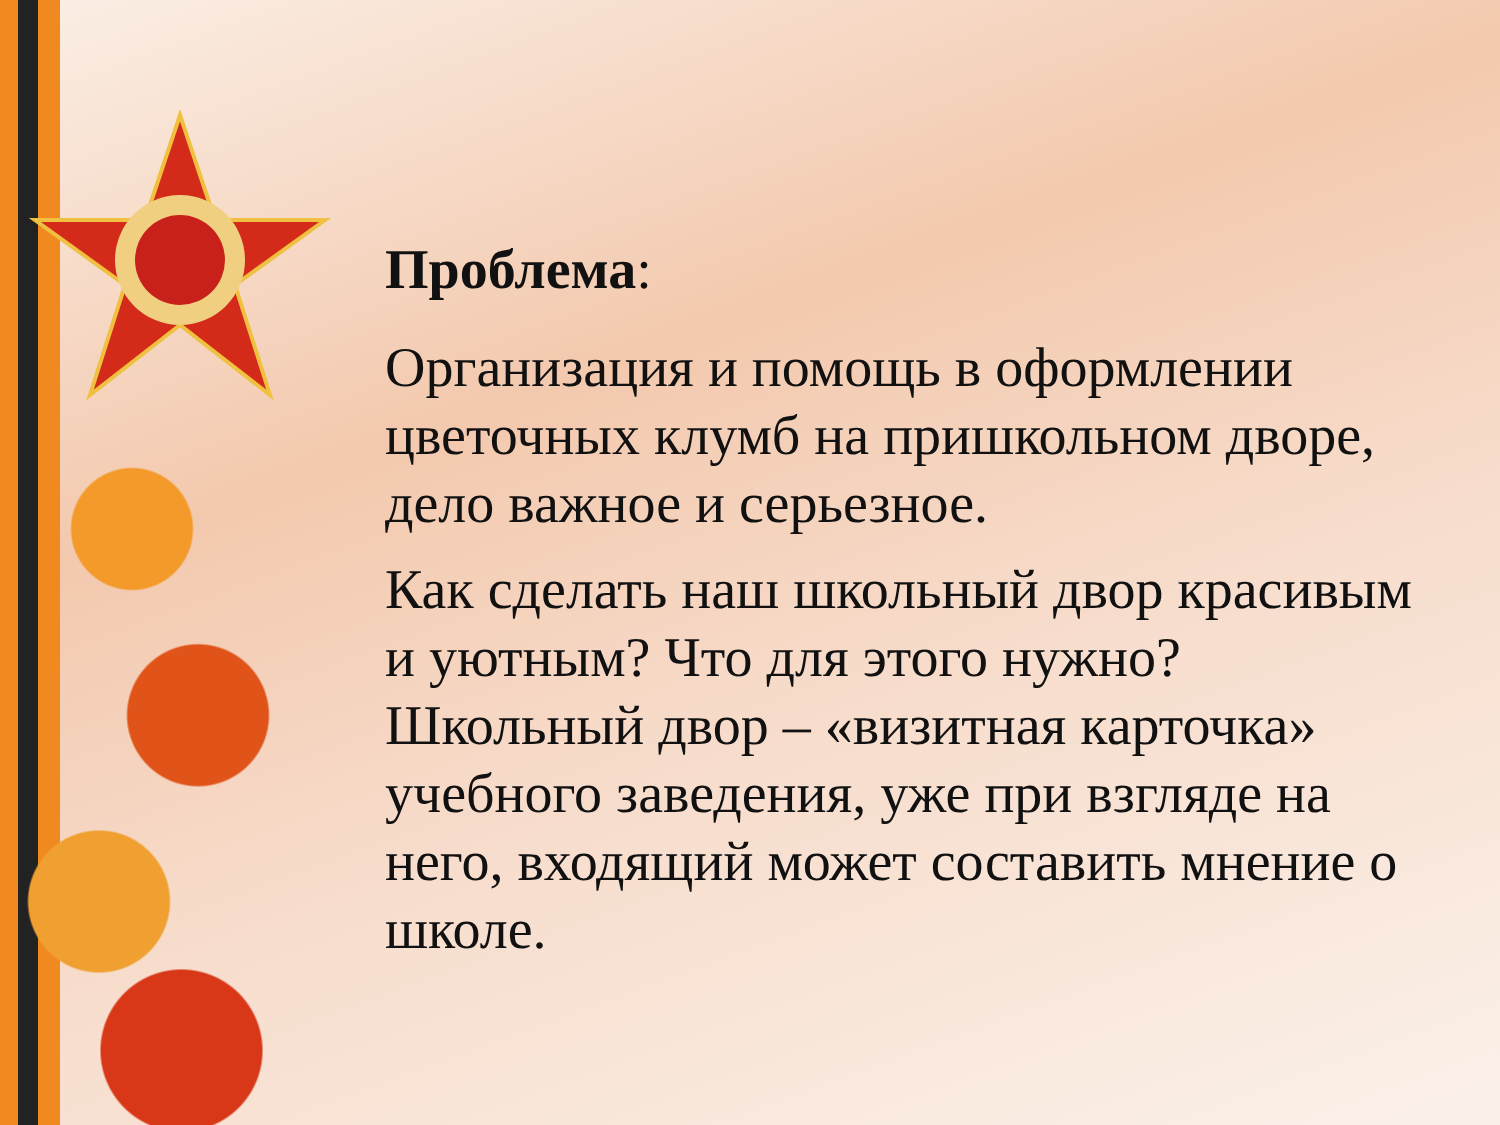Проблема:
Организация и помощь в оформлении цветочных клумб на пришкольном дворе, дело важное и серьезное.
Как сделать наш школьный двор красивым и уютным? Что для этого нужно? Школьный двор – «визитная карточка» учебного заведения, уже при взгляде на него, входящий может составить мнение о школе.